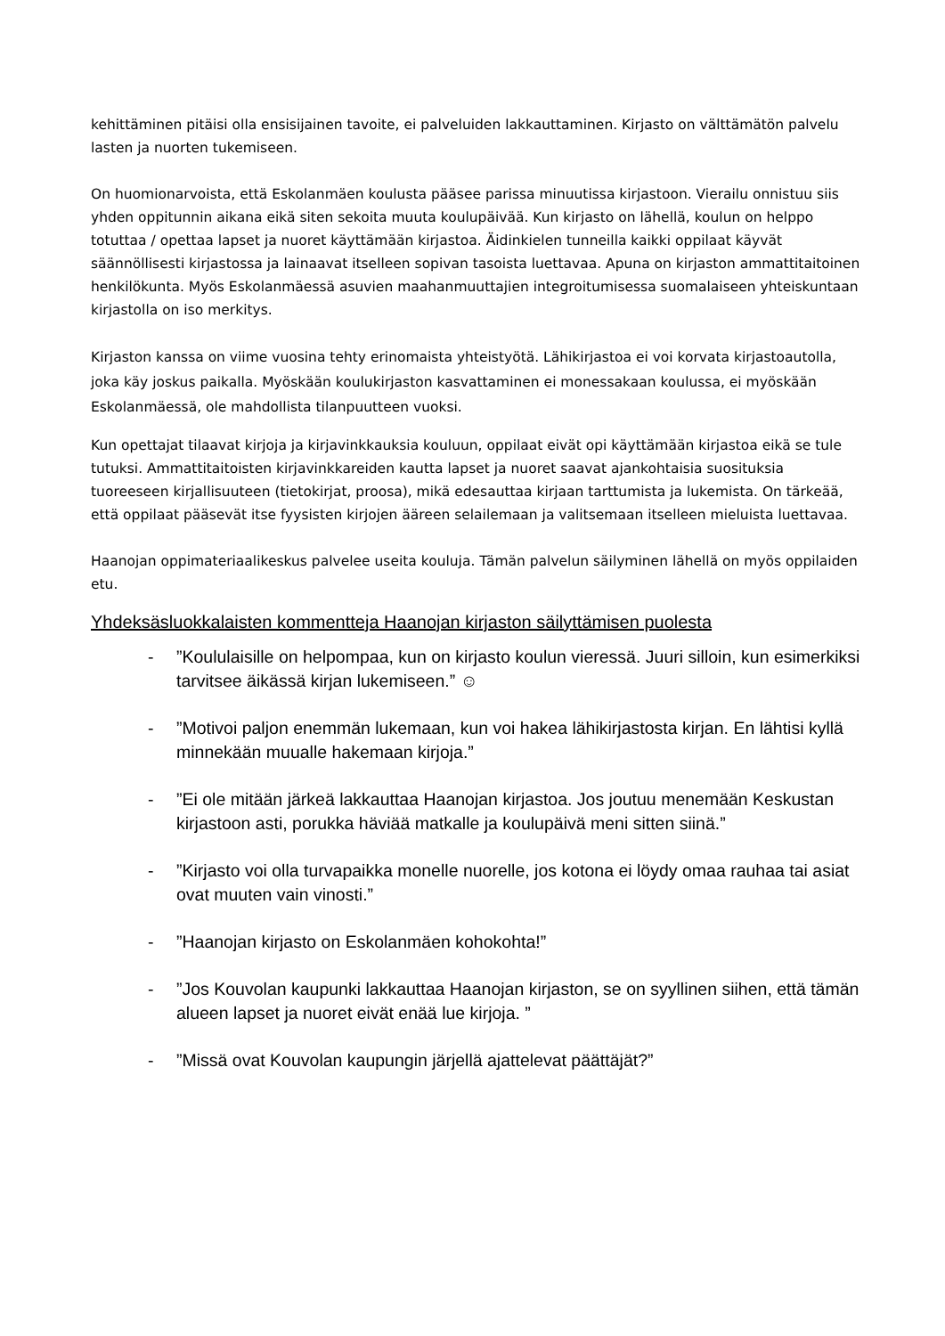kehittäminen pitäisi olla ensisijainen tavoite, ei palveluiden lakkauttaminen. Kirjasto on välttämätön palvelu lasten ja nuorten tukemiseen.
On huomionarvoista, että Eskolanmäen koulusta pääsee parissa minuutissa kirjastoon. Vierailu onnistuu siis yhden oppitunnin aikana eikä siten sekoita muuta koulupäivää. Kun kirjasto on lähellä, koulun on helppo totuttaa / opettaa lapset ja nuoret käyttämään kirjastoa. Äidinkielen tunneilla kaikki oppilaat käyvät säännöllisesti kirjastossa ja lainaavat itselleen sopivan tasoista luettavaa. Apuna on kirjaston ammattitaitoinen henkilökunta. Myös Eskolanmäessä asuvien maahanmuuttajien integroitumisessa suomalaiseen yhteiskuntaan kirjastolla on iso merkitys.
Kirjaston kanssa on viime vuosina tehty erinomaista yhteistyötä. Lähikirjastoa ei voi korvata kirjastoautolla, joka käy joskus paikalla. Myöskään koulukirjaston kasvattaminen ei monessakaan koulussa, ei myöskään Eskolanmäessä, ole mahdollista tilanpuutteen vuoksi.
Kun opettajat tilaavat kirjoja ja kirjavinkkauksia kouluun, oppilaat eivät opi käyttämään kirjastoa eikä se tule tutuksi. Ammattitaitoisten kirjavinkkareiden kautta lapset ja nuoret saavat ajankohtaisia suosituksia tuoreeseen kirjallisuuteen (tietokirjat, proosa), mikä edesauttaa kirjaan tarttumista ja lukemista. On tärkeää, että oppilaat pääsevät itse fyysisten kirjojen ääreen selailemaan ja valitsemaan itselleen mieluista luettavaa.
Haanojan oppimateriaalikeskus palvelee useita kouluja. Tämän palvelun säilyminen lähellä on myös oppilaiden etu.
Yhdeksäsluokkalaisten kommentteja Haanojan kirjaston säilyttämisen puolesta
-”Koululaisille on helpompaa, kun on kirjasto koulun vieressä. Juuri silloin, kun esimerkiksi tarvitsee äikässä kirjan lukemiseen.” ☺
-”Motivoi paljon enemmän lukemaan, kun voi hakea lähikirjastosta kirjan. En lähtisi kyllä minnekään muualle hakemaan kirjoja.”
-”Ei ole mitään järkeä lakkauttaa Haanojan kirjastoa. Jos joutuu menemään Keskustan kirjastoon asti, porukka häviää matkalle ja koulupäivä meni sitten siinä.”
-”Kirjasto voi olla turvapaikka monelle nuorelle, jos kotona ei löydy omaa rauhaa tai asiat ovat muuten vain vinosti.”
-”Haanojan kirjasto on Eskolanmäen kohokohta!”
-”Jos Kouvolan kaupunki lakkauttaa Haanojan kirjaston, se on syyllinen siihen, että tämän alueen lapset ja nuoret eivät enää lue kirjoja. ”
-”Missä ovat Kouvolan kaupungin järjellä ajattelevat päättäjät?”